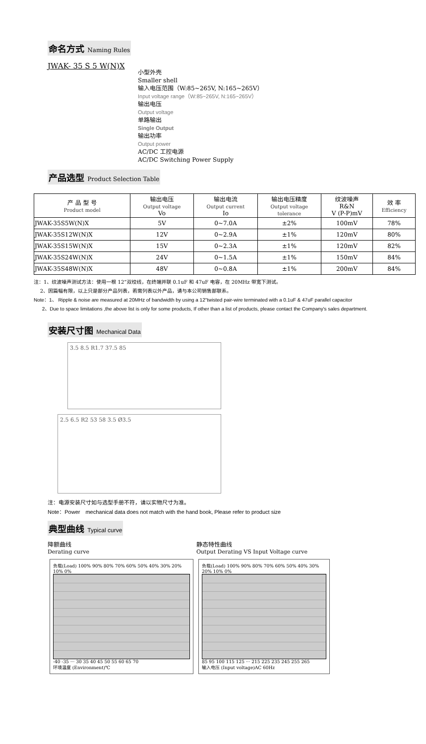命名方式 Naming Rules
JWAK- 35 S 5 W(N)X
小型外壳
Smaller shell
输入电压范围（W:85~265V, N:165~265V）
Input voltage range（W:85~265V, N:165~265V）
输出电压
Output voltage
单路输出
Single Output
输出功率
Output power
AC/DC 工控电源
AC/DC Switching Power Supply
产品选型 Product Selection Table
| 产 品 型 号 Product model | 输出电压 Output voltage Vo | 输出电流 Output current Io | 输出电压精度 Output voltage tolerance | 纹波噪声 R&N V (P-P)mV | 效 率 Efficiency |
| --- | --- | --- | --- | --- | --- |
| JWAK-35S5W(N)X | 5V | 0~7.0A | ±2% | 100mV | 78% |
| JWAK-35S12W(N)X | 12V | 0~2.9A | ±1% | 120mV | 80% |
| JWAK-35S15W(N)X | 15V | 0~2.3A | ±1% | 120mV | 82% |
| JWAK-35S24W(N)X | 24V | 0~1.5A | ±1% | 150mV | 84% |
| JWAK-35S48W(N)X | 48V | 0~0.8A | ±1% | 200mV | 84% |
注：1、纹波噪声测试方法：使用一根 12”双绞线，在终端并联 0.1uF 和 47uF 电容，在 20MHz 带宽下测试。
2、因篇幅有限，以上只是部分产品列表，若需列表以外产品，请与本公司销售部联系。
Note：1、 Ripple & noise are measured at 20MHz of bandwidth by using a 12"twisted pair-wire terminated with a 0.1uF & 47uF parallel capacitor
2、Due to space limitations ,the above list is only for some products, If other than a list of products, please contact the Company's sales department.
安装尺寸图 Mechanical Data
3.5 8.5 R1.7 37.5 85
2.5 6.5 R2 53 58 3.5 Ø3.5
注：电源安装尺寸如与选型手册不符，请以实物尺寸为准。
Note：Power　mechanical data does not match with the hand book, Please refer to product size
典型曲线 Typical curve
降额曲线
Derating curve
静态特性曲线
Output Derating VS Input Voltage curve
负载(Load) 100% 90% 80% 70% 60% 50% 40% 30% 20% 10% 0%
-40 -35 ··· 30 35 40 45 50 55 60 65 70
环境温度 (Environment)℃
负载(Load) 100% 90% 80% 70% 60% 50% 40% 30% 20% 10% 0%
85 95 100 115 125 ··· 215 225 235 245 255 265
输入电压 (Input voltage)AC 60Hz